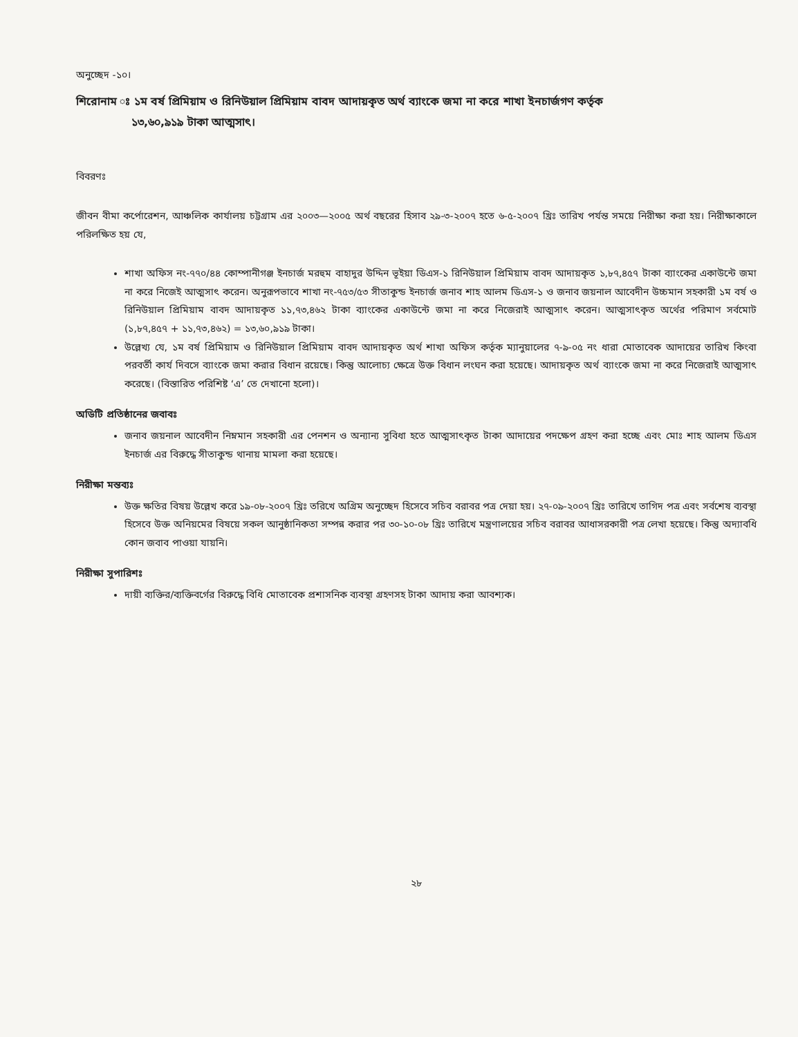অনুচ্ছেদ -১০।
শিরোনাম ঃ ১ম বর্ষ প্রিমিয়াম ও রিনিউয়াল প্রিমিয়াম বাবদ আদায়কৃত অর্থ ব্যাংকে জমা না করে শাখা ইনচার্জগণ কর্তৃক
১৩,৬০,৯১৯ টাকা আত্মসাৎ।
বিবরণঃ
জীবন বীমা কর্পোরেশন, আঞ্চলিক কার্যালয় চট্টগ্রাম এর ২০০৩—২০০৫ অর্থ বছরের হিসাব ২৯-৩-২০০৭ হতে ৬-৫-২০০৭ খ্রিঃ তারিখ পর্যন্ত সময়ে নিরীক্ষা করা হয়। নিরীক্ষাকালে পরিলক্ষিত হয় যে,
শাখা অফিস নং-৭৭০/৪৪ কোম্পানীগঞ্জ ইনচার্জ মরহুম বাহাদুর উদ্দিন ভূইয়া ডিএস-১ রিনিউয়াল প্রিমিয়াম বাবদ আদায়কৃত ১,৮৭,৪৫৭ টাকা ব্যাংকের একাউন্টে জমা না করে নিজেই আত্মসাৎ করেন। অনুরূপভাবে শাখা নং-৭৫৩/৫৩ সীতাকুন্ড ইনচার্জ জনাব শাহ আলম ডিএস-১ ও জনাব জয়নাল আবেদীন উচ্চমান সহকারী ১ম বর্ষ ও রিনিউয়াল প্রিমিয়াম বাবদ আদায়কৃত ১১,৭৩,৪৬২ টাকা ব্যাংকের একাউন্টে জমা না করে নিজেরাই আত্মসাৎ করেন। আত্মসাৎকৃত অর্থের পরিমাণ সর্বমোট (১,৮৭,৪৫৭ + ১১,৭৩,৪৬২) = ১৩,৬০,৯১৯ টাকা।
উল্লেখ্য যে, ১ম বর্ষ প্রিমিয়াম ও রিনিউয়াল প্রিমিয়াম বাবদ আদায়কৃত অর্থ শাখা অফিস কর্তৃক ম্যানুয়ালের ৭-৯-০৫ নং ধারা মোতাবেক আদায়ের তারিখ কিংবা পরবর্তী কার্য দিবসে ব্যাংকে জমা করার বিধান রয়েছে। কিন্তু আলোচ্য ক্ষেত্রে উক্ত বিধান লংঘন করা হয়েছে। আদায়কৃত অর্থ ব্যাংকে জমা না করে নিজেরাই আত্মসাৎ করেছে। (বিস্তারিত পরিশিষ্ট ‘এ’ তে দেখানো হলো)।
অডিটি প্রতিষ্ঠানের জবাবঃ
জনাব জয়নাল আবেদীন নিম্নমান সহকারী এর পেনশন ও অন্যান্য সুবিধা হতে আত্মসাৎকৃত টাকা আদায়ের পদক্ষেপ গ্রহণ করা হচ্ছে এবং মোঃ শাহ আলম ডিএস ইনচার্জ এর বিরুদ্ধে সীতাকুন্ড থানায় মামলা করা হয়েছে।
নিরীক্ষা মন্তব্যঃ
উক্ত ক্ষতির বিষয় উল্লেখ করে ১৯-০৮-২০০৭ খ্রিঃ তরিখে অগ্রিম অনুচ্ছেদ হিসেবে সচিব বরাবর পত্র দেয়া হয়। ২৭-০৯-২০০৭ খ্রিঃ তারিখে তাগিদ পত্র এবং সর্বশেষ ব্যবস্থা হিসেবে উক্ত অনিয়মের বিষয়ে সকল আনুষ্ঠানিকতা সম্পন্ন করার পর ৩০-১০-০৮ খ্রিঃ তারিখে মন্ত্রণালয়ের সচিব বরাবর আধাসরকারী পত্র লেখা হয়েছে। কিন্তু অদ্যাবধি কোন জবাব পাওয়া যায়নি।
নিরীক্ষা সুপারিশঃ
দায়ী ব্যক্তির/ব্যক্তিবর্গের বিরুদ্ধে বিধি মোতাবেক প্রশাসনিক ব্যবস্থা গ্রহণসহ টাকা আদায় করা আবশ্যক।
২৮